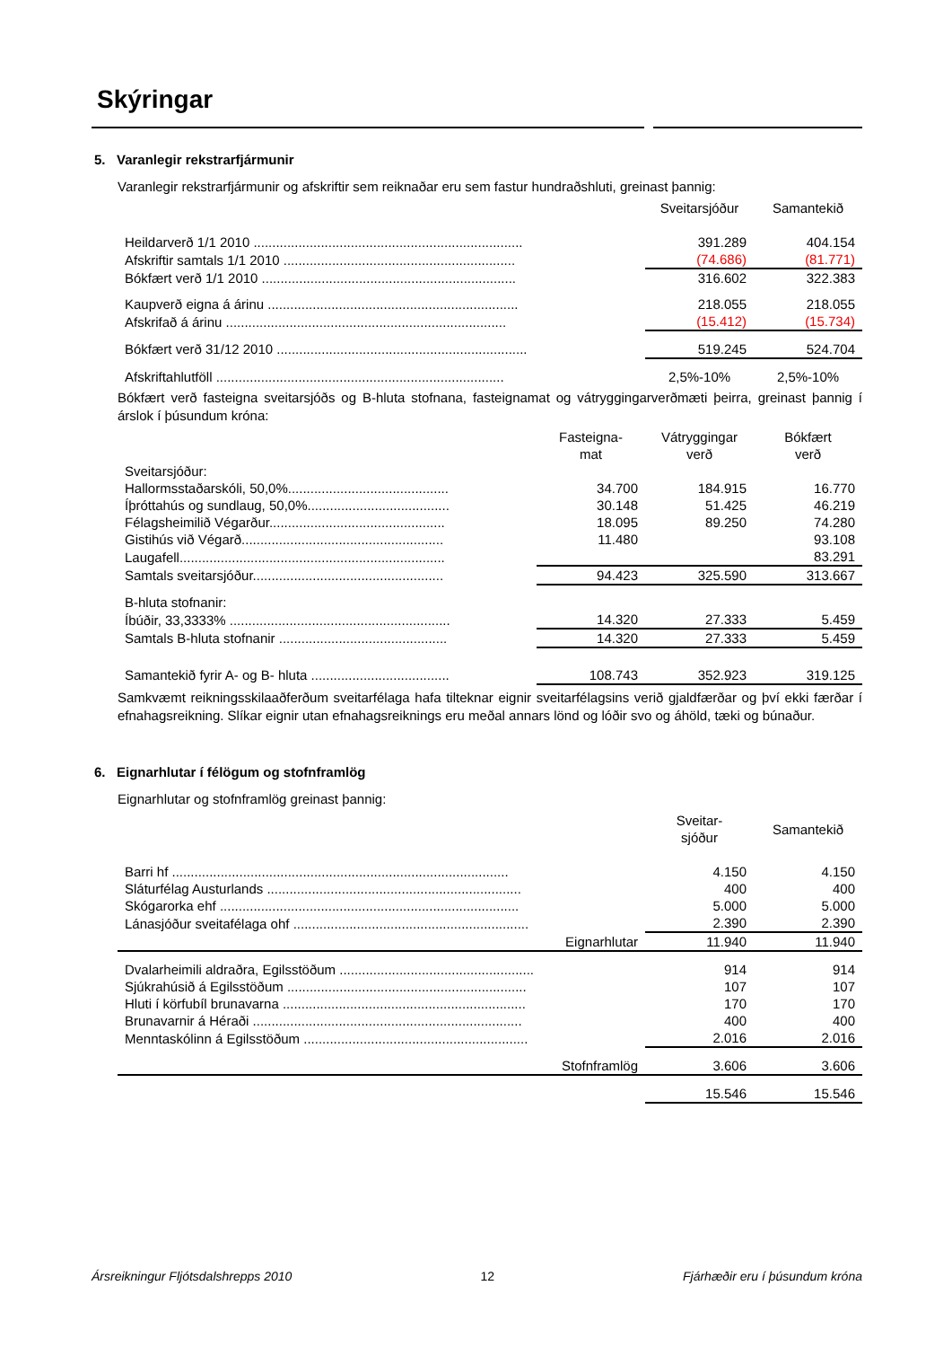Skýringar
5. Varanlegir rekstrarfjármunir
Varanlegir rekstrarfjármunir og afskriftir sem reiknaðar eru sem fastur hundraðshluti, greinast þannig:
| | Sveitarsjóður | Samantekið |
| Heildarverð 1/1 2010 ........................................................................ | 391.289 | 404.154 |
| Afskriftir samtals 1/1 2010 .............................................................. | (74.686) | (81.771) |
| Bókfært verð 1/1 2010 .................................................................... | 316.602 | 322.383 |
| Kaupverð eigna á árinu ................................................................... | 218.055 | 218.055 |
| Afskrifað á árinu ........................................................................... | (15.412) | (15.734) |
| Bókfært verð 31/12 2010 ................................................................... | 519.245 | 524.704 |
| Afskriftahlutföll ............................................................................. | 2,5%-10% | 2,5%-10% |
Bókfært verð fasteigna sveitarsjóðs og B-hluta stofnana, fasteignamat og vátryggingarverðmæti þeirra, greinast þannig í árslok í þúsundum króna:
| | Fasteigna- mat | Vátryggingar verð | Bókfært verð |
| Sveitarsjóður: | | | |
| Hallormsstaðarskóli, 50,0%........................................... | 34.700 | 184.915 | 16.770 |
| Íþróttahús og sundlaug, 50,0%...................................... | 30.148 | 51.425 | 46.219 |
| Félagsheimilið Végarður............................................... | 18.095 | 89.250 | 74.280 |
| Gistihús við Végarð...................................................... | 11.480 | | 93.108 |
| Laugafell....................................................................... | | | 83.291 |
| Samtals sveitarsjóður................................................... | 94.423 | 325.590 | 313.667 |
| B-hluta stofnanir: | | | |
| Íbúðir, 33,3333% ........................................................... | 14.320 | 27.333 | 5.459 |
| Samtals B-hluta stofnanir ............................................. | 14.320 | 27.333 | 5.459 |
| Samantekið fyrir A- og B- hluta ..................................... | 108.743 | 352.923 | 319.125 |
Samkvæmt reikningsskilaaðferðum sveitarfélaga hafa tilteknar eignir sveitarfélagsins verið gjaldfærðar og því ekki færðar í efnahagsreikning. Slíkar eignir utan efnahagsreiknings eru meðal annars lönd og lóðir svo og áhöld, tæki og búnaður.
6. Eignarhlutar í félögum og stofnframlög
Eignarhlutar og stofnframlög greinast þannig:
| | Sveitar- sjóður | Samantekið |
| Barri hf .......................................................................................... | 4.150 | 4.150 |
| Sláturfélag Austurlands .................................................................... | 400 | 400 |
| Skógarorka ehf ................................................................................ | 5.000 | 5.000 |
| Lánasjóður sveitafélaga ohf ............................................................... | 2.390 | 2.390 |
| Eignarhlutar | 11.940 | 11.940 |
| Dvalarheimili aldraðra, Egilsstöðum .................................................... | 914 | 914 |
| Sjúkrahúsið á Egilsstöðum ................................................................ | 107 | 107 |
| Hluti í körfubíl brunavarna ................................................................. | 170 | 170 |
| Brunavarnir á Héraði ........................................................................ | 400 | 400 |
| Menntaskólinn á Egilsstöðum ............................................................ | 2.016 | 2.016 |
| Stofnframlög | 3.606 | 3.606 |
| | 15.546 | 15.546 |
Ársreikningur Fljótsdalshrepps 2010 12 Fjárhæðir eru í þúsundum króna